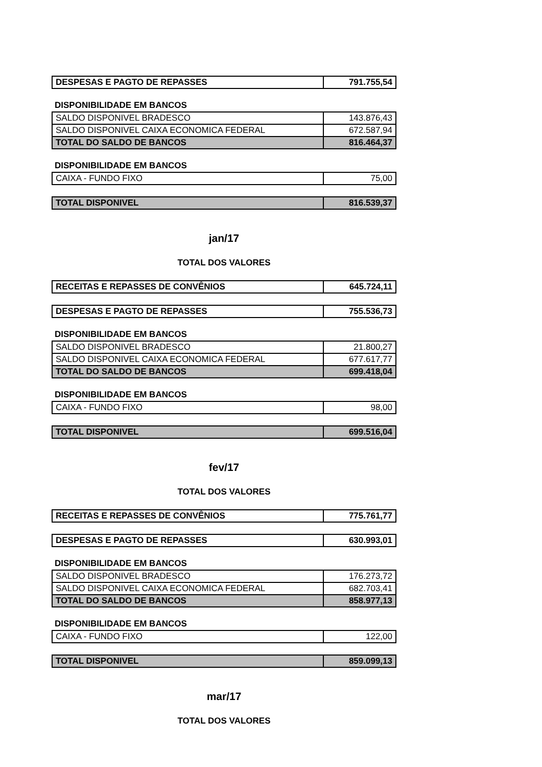| DESPESAS E PAGTO DE REPASSES | 791.755,54 |
DISPONIBILIDADE EM BANCOS
| SALDO DISPONIVEL BRADESCO | 143.876,43 |
| SALDO DISPONIVEL CAIXA ECONOMICA FEDERAL | 672.587,94 |
| TOTAL DO SALDO DE BANCOS | 816.464,37 |
DISPONIBILIDADE EM BANCOS
| CAIXA - FUNDO FIXO | 75,00 |
| TOTAL DISPONIVEL | 816.539,37 |
jan/17
TOTAL DOS VALORES
| RECEITAS E REPASSES DE CONVÊNIOS | 645.724,11 |
| DESPESAS E PAGTO DE REPASSES | 755.536,73 |
DISPONIBILIDADE EM BANCOS
| SALDO DISPONIVEL BRADESCO | 21.800,27 |
| SALDO DISPONIVEL CAIXA ECONOMICA FEDERAL | 677.617,77 |
| TOTAL DO SALDO DE BANCOS | 699.418,04 |
DISPONIBILIDADE EM BANCOS
| CAIXA - FUNDO FIXO | 98,00 |
| TOTAL DISPONIVEL | 699.516,04 |
fev/17
TOTAL DOS VALORES
| RECEITAS E REPASSES DE CONVÊNIOS | 775.761,77 |
| DESPESAS E PAGTO DE REPASSES | 630.993,01 |
DISPONIBILIDADE EM BANCOS
| SALDO DISPONIVEL BRADESCO | 176.273,72 |
| SALDO DISPONIVEL CAIXA ECONOMICA FEDERAL | 682.703,41 |
| TOTAL DO SALDO DE BANCOS | 858.977,13 |
DISPONIBILIDADE EM BANCOS
| CAIXA - FUNDO FIXO | 122,00 |
| TOTAL DISPONIVEL | 859.099,13 |
mar/17
TOTAL DOS VALORES